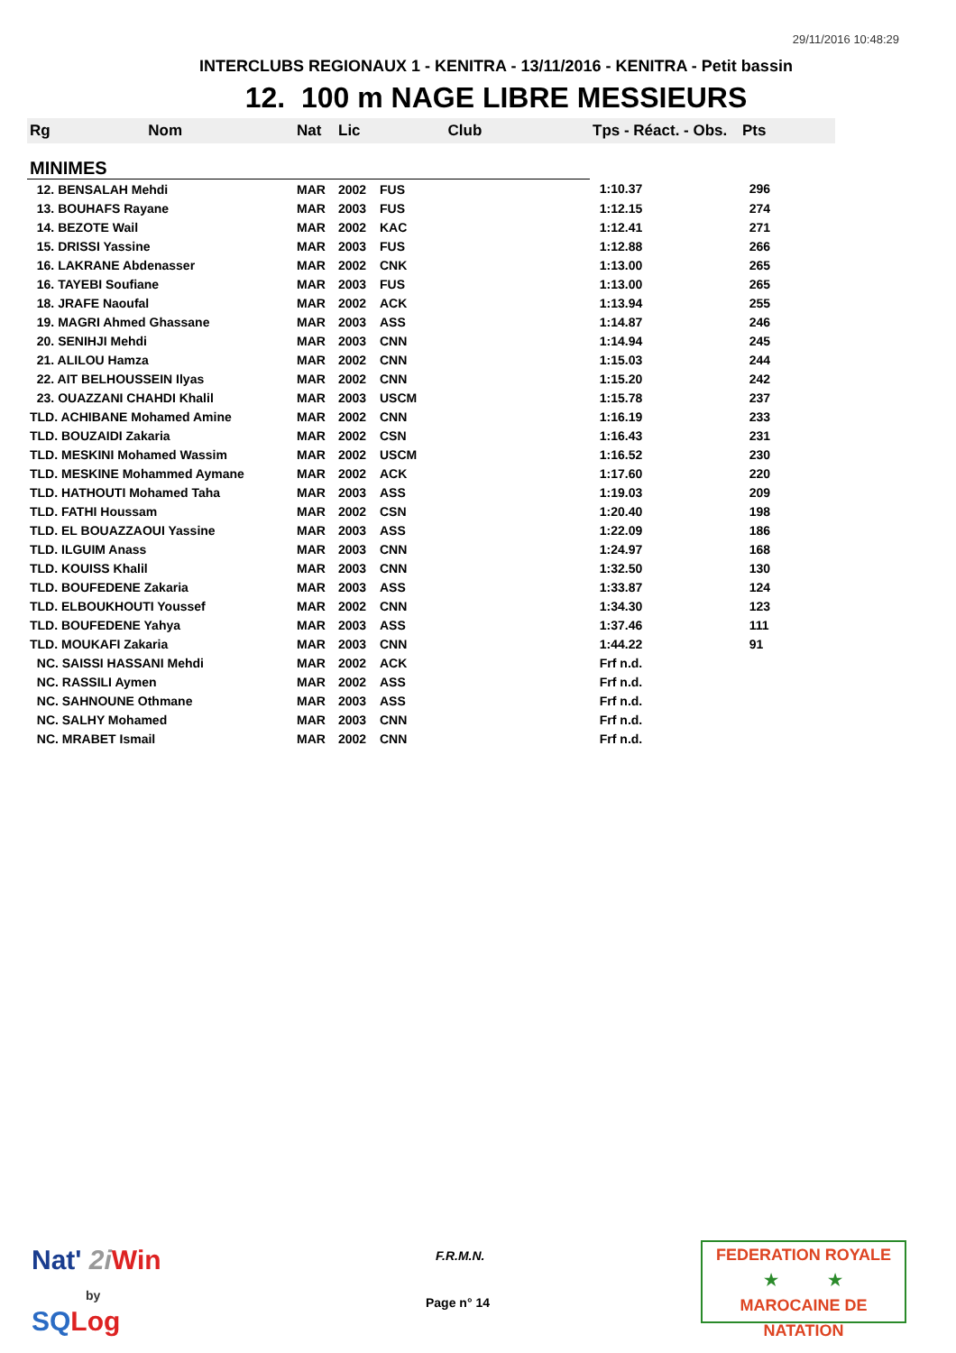29/11/2016 10:48:29
INTERCLUBS REGIONAUX 1 - KENITRA - 13/11/2016 - KENITRA - Petit bassin
12. 100 m NAGE LIBRE MESSIEURS
| Rg Nom | Nat | Lic | Club | Tps - Réact. - Obs. | Pts |
| --- | --- | --- | --- | --- | --- |
| MINIMES | | | | | |
| 12. BENSALAH Mehdi | MAR | 2002 | FUS | 1:10.37 | 296 |
| 13. BOUHAFS Rayane | MAR | 2003 | FUS | 1:12.15 | 274 |
| 14. BEZOTE Wail | MAR | 2002 | KAC | 1:12.41 | 271 |
| 15. DRISSI Yassine | MAR | 2003 | FUS | 1:12.88 | 266 |
| 16. LAKRANE Abdenasser | MAR | 2002 | CNK | 1:13.00 | 265 |
| 16. TAYEBI Soufiane | MAR | 2003 | FUS | 1:13.00 | 265 |
| 18. JRAFE Naoufal | MAR | 2002 | ACK | 1:13.94 | 255 |
| 19. MAGRI Ahmed Ghassane | MAR | 2003 | ASS | 1:14.87 | 246 |
| 20. SENIHJI Mehdi | MAR | 2003 | CNN | 1:14.94 | 245 |
| 21. ALILOU Hamza | MAR | 2002 | CNN | 1:15.03 | 244 |
| 22. AIT BELHOUSSEIN Ilyas | MAR | 2002 | CNN | 1:15.20 | 242 |
| 23. OUAZZANI CHAHDI Khalil | MAR | 2003 | USCM | 1:15.78 | 237 |
| TLD. ACHIBANE Mohamed Amine | MAR | 2002 | CNN | 1:16.19 | 233 |
| TLD. BOUZAIDI Zakaria | MAR | 2002 | CSN | 1:16.43 | 231 |
| TLD. MESKINI Mohamed Wassim | MAR | 2002 | USCM | 1:16.52 | 230 |
| TLD. MESKINE Mohammed Aymane | MAR | 2002 | ACK | 1:17.60 | 220 |
| TLD. HATHOUTI Mohamed Taha | MAR | 2003 | ASS | 1:19.03 | 209 |
| TLD. FATHI Houssam | MAR | 2002 | CSN | 1:20.40 | 198 |
| TLD. EL BOUAZZAOUI Yassine | MAR | 2003 | ASS | 1:22.09 | 186 |
| TLD. ILGUIM Anass | MAR | 2003 | CNN | 1:24.97 | 168 |
| TLD. KOUISS Khalil | MAR | 2003 | CNN | 1:32.50 | 130 |
| TLD. BOUFEDENE Zakaria | MAR | 2003 | ASS | 1:33.87 | 124 |
| TLD. ELBOUKHOUTI Youssef | MAR | 2002 | CNN | 1:34.30 | 123 |
| TLD. BOUFEDENE Yahya | MAR | 2003 | ASS | 1:37.46 | 111 |
| TLD. MOUKAFI Zakaria | MAR | 2003 | CNN | 1:44.22 | 91 |
| NC. SAISSI HASSANI Mehdi | MAR | 2002 | ACK | Frf n.d. | |
| NC. RASSILI Aymen | MAR | 2002 | ASS | Frf n.d. | |
| NC. SAHNOUNE Othmane | MAR | 2003 | ASS | Frf n.d. | |
| NC. SALHY Mohamed | MAR | 2003 | CNN | Frf n.d. | |
| NC. MRABET Ismail | MAR | 2002 | CNN | Frf n.d. | |
Nat' 2i Win
by
SQ Log
F.R.M.N.
Page n° 14
FEDERATION ROYALE
★ ★
MAROCAINE DE NATATION